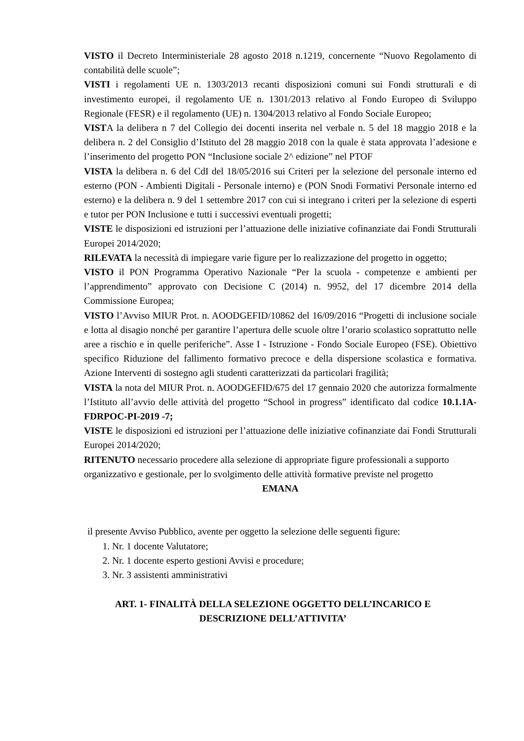VISTO il Decreto Interministeriale 28 agosto 2018 n.1219, concernente “Nuovo Regolamento di contabilità delle scuole”;
VISTI i regolamenti UE n. 1303/2013 recanti disposizioni comuni sui Fondi strutturali e di investimento europei, il regolamento UE n. 1301/2013 relativo al Fondo Europeo di Sviluppo Regionale (FESR) e il regolamento (UE) n. 1304/2013 relativo al Fondo Sociale Europeo;
VISTA la delibera n 7 del Collegio dei docenti inserita nel verbale n. 5 del 18 maggio 2018 e la delibera n. 2 del Consiglio d’Istituto del 28 maggio 2018 con la quale è stata approvata l’adesione e l’inserimento del progetto PON “Inclusione sociale 2^ edizione” nel PTOF
VISTA la delibera n. 6 del CdI del 18/05/2016 sui Criteri per la selezione del personale interno ed esterno (PON - Ambienti Digitali - Personale interno) e (PON Snodi Formativi Personale interno ed esterno) e la delibera n. 9 del 1 settembre 2017 con cui si integrano i criteri per la selezione di esperti e tutor per PON Inclusione e tutti i successivi eventuali progetti;
VISTE le disposizioni ed istruzioni per l’attuazione delle iniziative cofinanziate dai Fondi Strutturali Europei 2014/2020;
RILEVATA la necessità di impiegare varie figure per lo realizzazione del progetto in oggetto;
VISTO il PON Programma Operativo Nazionale “Per la scuola - competenze e ambienti per l’apprendimento” approvato con Decisione C (2014) n. 9952, del 17 dicembre 2014 della Commissione Europea;
VISTO l’Avviso MIUR Prot. n. AOODGEFID/10862 del 16/09/2016 “Progetti di inclusione sociale e lotta al disagio nonché per garantire l’apertura delle scuole oltre l’orario scolastico soprattutto nelle aree a rischio e in quelle periferiche”. Asse I - Istruzione - Fondo Sociale Europeo (FSE). Obiettivo specifico Riduzione del fallimento formativo precoce e della dispersione scolastica e formativa. Azione Interventi di sostegno agli studenti caratterizzati da particolari fragilità;
VISTA la nota del MIUR Prot. n. AOODGEFID/675 del 17 gennaio 2020 che autorizza formalmente l’Istituto all’avvio delle attività del progetto “School in progress” identificato dal codice 10.1.1A-FDRPOC-PI-2019 -7;
VISTE le disposizioni ed istruzioni per l’attuazione delle iniziative cofinanziate dai Fondi Strutturali Europei 2014/2020;
RITENUTO necessario procedere alla selezione di appropriate figure professionali a supporto organizzativo e gestionale, per lo svolgimento delle attività formative previste nel progetto
EMANA
il presente Avviso Pubblico, avente per oggetto la selezione delle seguenti figure:
1. Nr. 1 docente Valutatore;
2. Nr. 1 docente esperto gestioni Avvisi e procedure;
3. Nr. 3 assistenti amministrativi
ART. 1- FINALITÀ DELLA SELEZIONE OGGETTO DELL’INCARICO E
DESCRIZIONE DELL’ATTIVITA’